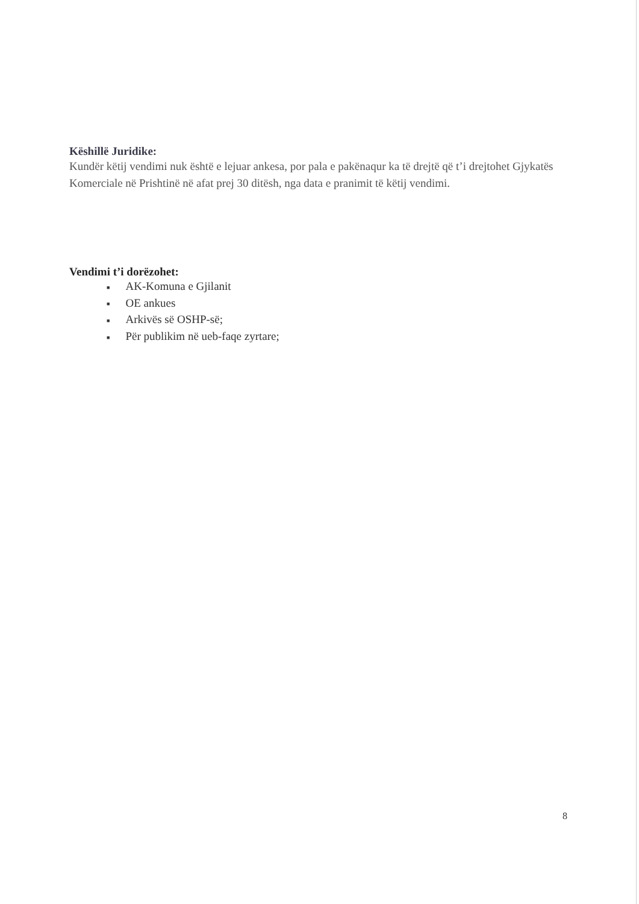Këshillë Juridike:
Kundër këtij vendimi nuk është e lejuar ankesa, por pala e pakënaqur ka të drejtë që t’i drejtohet Gjykatës Komerciale në Prishtinë në afat prej 30 ditësh, nga data e pranimit të këtij vendimi.
Vendimi t’i dorëzohet:
■ AK-Komuna e Gjilanit
■ OE ankues
■ Arkivës së OSHP-së;
■ Për publikim në ueb-faqe zyrtare;
8